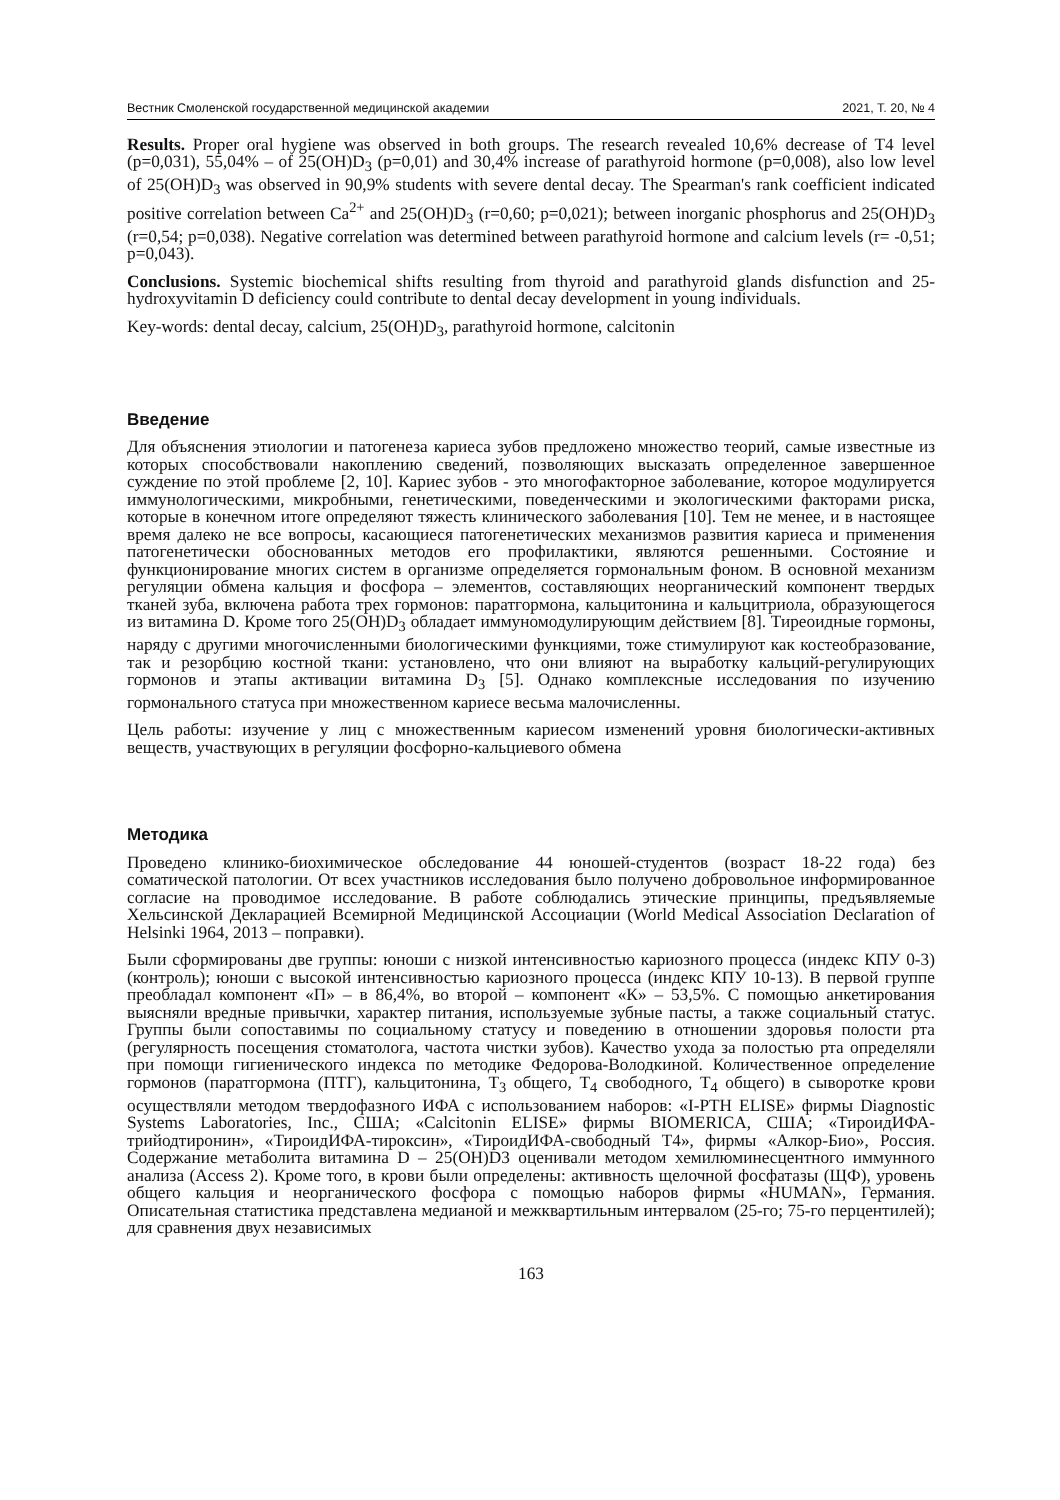Вестник Смоленской государственной медицинской академии 2021, Т. 20, № 4
Results. Proper oral hygiene was observed in both groups. The research revealed 10,6% decrease of T4 level (p=0,031), 55,04% – of 25(OH)D<sub>3</sub> (p=0,01) and 30,4% increase of parathyroid hormone (p=0,008), also low level of 25(OH)D<sub>3</sub> was observed in 90,9% students with severe dental decay. The Spearman's rank coefficient indicated positive correlation between Ca<sup>2+</sup> and 25(OH)D<sub>3</sub> (r=0,60; p=0,021); between inorganic phosphorus and 25(OH)D<sub>3</sub> (r=0,54; p=0,038). Negative correlation was determined between parathyroid hormone and calcium levels (r= -0,51; p=0,043).
Conclusions. Systemic biochemical shifts resulting from thyroid and parathyroid glands disfunction and 25-hydroxyvitamin D deficiency could contribute to dental decay development in young individuals.
Key-words: dental decay, calcium, 25(OH)D<sub>3</sub>, parathyroid hormone, calcitonin
Введение
Для объяснения этиологии и патогенеза кариеса зубов предложено множество теорий, самые известные из которых способствовали накоплению сведений, позволяющих высказать определенное завершенное суждение по этой проблеме [2, 10]. Кариес зубов - это многофакторное заболевание, которое модулируется иммунологическими, микробными, генетическими, поведенческими и экологическими факторами риска, которые в конечном итоге определяют тяжесть клинического заболевания [10]. Тем не менее, и в настоящее время далеко не все вопросы, касающиеся патогенетических механизмов развития кариеса и применения патогенетически обоснованных методов его профилактики, являются решенными. Состояние и функционирование многих систем в организме определяется гормональным фоном. В основной механизм регуляции обмена кальция и фосфора – элементов, составляющих неорганический компонент твердых тканей зуба, включена работа трех гормонов: паратгормона, кальцитонина и кальцитриола, образующегося из витамина D. Кроме того 25(OH)D<sub>3</sub> обладает иммуномодулирующим действием [8]. Тиреоидные гормоны, наряду с другими многочисленными биологическими функциями, тоже стимулируют как костеобразование, так и резорбцию костной ткани: установлено, что они влияют на выработку кальций-регулирующих гормонов и этапы активации витамина D<sub>3</sub> [5]. Однако комплексные исследования по изучению гормонального статуса при множественном кариесе весьма малочисленны.
Цель работы: изучение у лиц с множественным кариесом изменений уровня биологически-активных веществ, участвующих в регуляции фосфорно-кальциевого обмена
Методика
Проведено клинико-биохимическое обследование 44 юношей-студентов (возраст 18-22 года) без соматической патологии. От всех участников исследования было получено добровольное информированное согласие на проводимое исследование. В работе соблюдались этические принципы, предъявляемые Хельсинской Декларацией Всемирной Медицинской Ассоциации (World Medical Association Declaration of Helsinki 1964, 2013 – поправки).
Были сформированы две группы: юноши с низкой интенсивностью кариозного процесса (индекс КПУ 0-3) (контроль); юноши с высокой интенсивностью кариозного процесса (индекс КПУ 10-13). В первой группе преобладал компонент «П» – в 86,4%, во второй – компонент «К» – 53,5%. С помощью анкетирования выясняли вредные привычки, характер питания, используемые зубные пасты, а также социальный статус. Группы были сопоставимы по социальному статусу и поведению в отношении здоровья полости рта (регулярность посещения стоматолога, частота чистки зубов). Качество ухода за полостью рта определяли при помощи гигиенического индекса по методике Федорова-Володкиной. Количественное определение гормонов (паратгормона (ПТГ), кальцитонина, Т<sub>3</sub> общего, Т<sub>4</sub> свободного, Т<sub>4</sub> общего) в сыворотке крови осуществляли методом твердофазного ИФА с использованием наборов: «I-PTH ELISE» фирмы Diagnostic Systems Laboratories, Inc., США; «Calcitonin ELISE» фирмы BIOMERICA, США; «ТироидИФА-трийодтиронин», «ТироидИФА-тироксин», «ТироидИФА-свободный Т4», фирмы «Алкор-Био», Россия. Содержание метаболита витамина D – 25(OH)D3 оценивали методом хемилюминесцентного иммунного анализа (Access 2). Кроме того, в крови были определены: активность щелочной фосфатазы (ЩФ), уровень общего кальция и неорганического фосфора с помощью наборов фирмы «HUMAN», Германия. Описательная статистика представлена медианой и межквартильным интервалом (25-го; 75-го перцентилей); для сравнения двух независимых
163